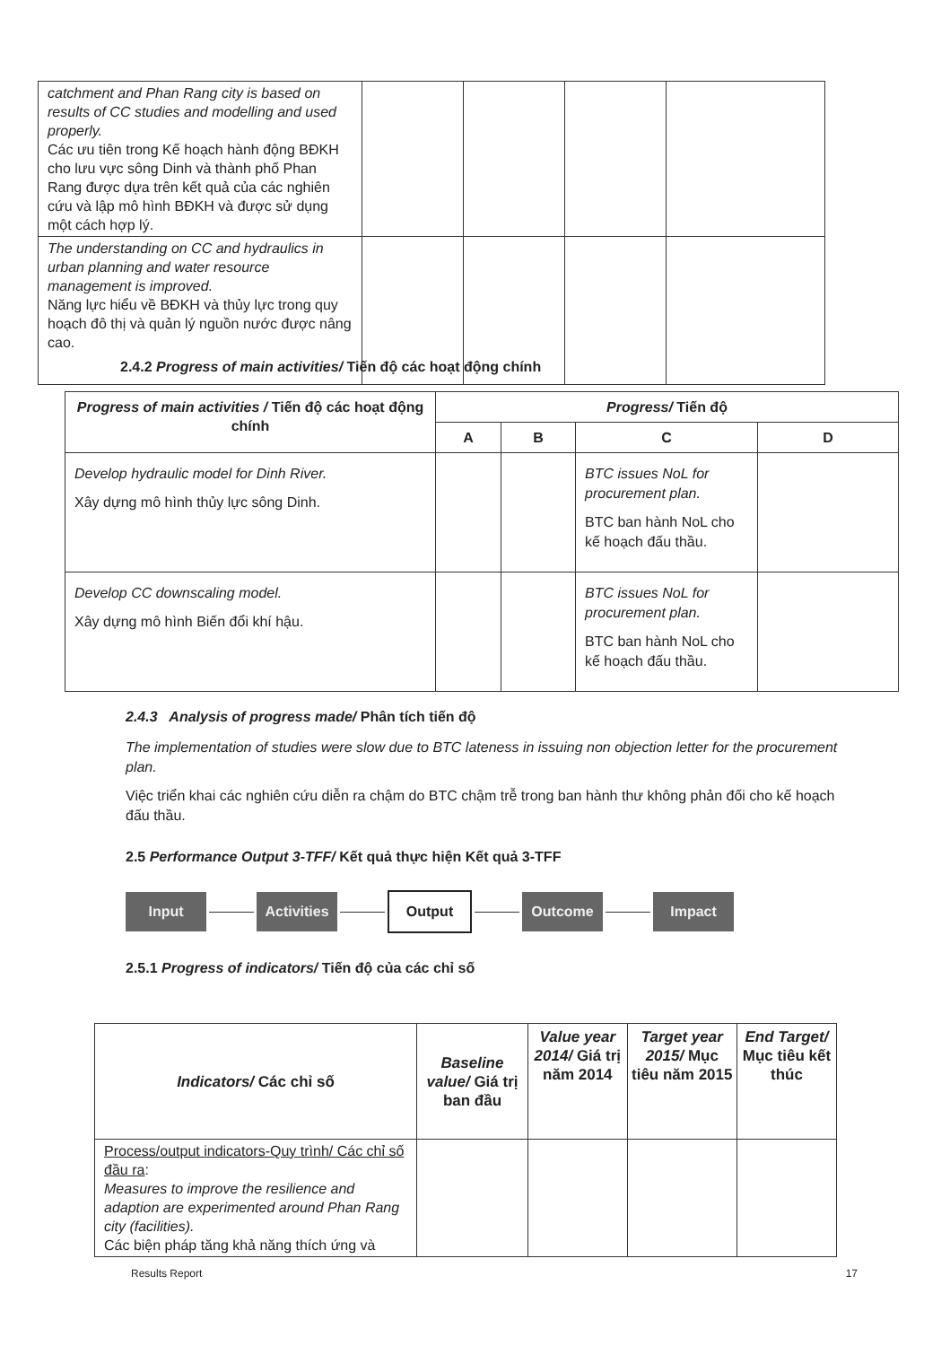| catchment and Phan Rang city is based on results of CC studies and modelling and used properly. Các ưu tiên trong Kế hoạch hành động BĐKH cho lưu vực sông Dinh và thành phố Phan Rang được dựa trên kết quả của các nghiên cứu và lập mô hình BĐKH và được sử dụng một cách hợp lý. | | | | |
| The understanding on CC and hydraulics in urban planning and water resource management is improved. Năng lực hiểu về BĐKH và thủy lực trong quy hoạch đô thị và quản lý nguồn nước được nâng cao. | | | | |
2.4.2 Progress of main activities/ Tiến độ các hoạt động chính
| Progress of main activities / Tiến độ các hoạt động chính | Progress/ Tiến độ | | | |
| --- | --- | --- | --- | --- |
| | A | B | C | D |
| Develop hydraulic model for Dinh River. Xây dựng mô hình thủy lực sông Dinh. | | | BTC issues NoL for procurement plan. BTC ban hành NoL cho kế hoạch đấu thầu. | |
| Develop CC downscaling model. Xây dựng mô hình Biến đổi khí hậu. | | | BTC issues NoL for procurement plan. BTC ban hành NoL cho kế hoạch đấu thầu. | |
2.4.3 Analysis of progress made/ Phân tích tiến độ
The implementation of studies were slow due to BTC lateness in issuing non objection letter for the procurement plan.
Việc triển khai các nghiên cứu diễn ra chậm do BTC chậm trễ trong ban hành thư không phản đối cho kế hoạch đấu thầu.
2.5 Performance Output 3-TFF/ Kết quả thực hiện Kết quả 3-TFF
Input Activities Output Outcome Impact
2.5.1 Progress of indicators/ Tiến độ của các chỉ số
| Indicators/ Các chỉ số | Baseline value/ Giá trị ban đầu | Value year 2014/ Giá trị năm 2014 | Target year 2015/ Mục tiêu năm 2015 | End Target/ Mục tiêu kết thúc |
| --- | --- | --- | --- | --- |
| Process/output indicators-Quy trình/ Các chỉ số đầu ra : Measures to improve the resilience and adaption are experimented around Phan Rang city (facilities). Các biện pháp tăng khả năng thích ứng và | | | | |
Results Report 17